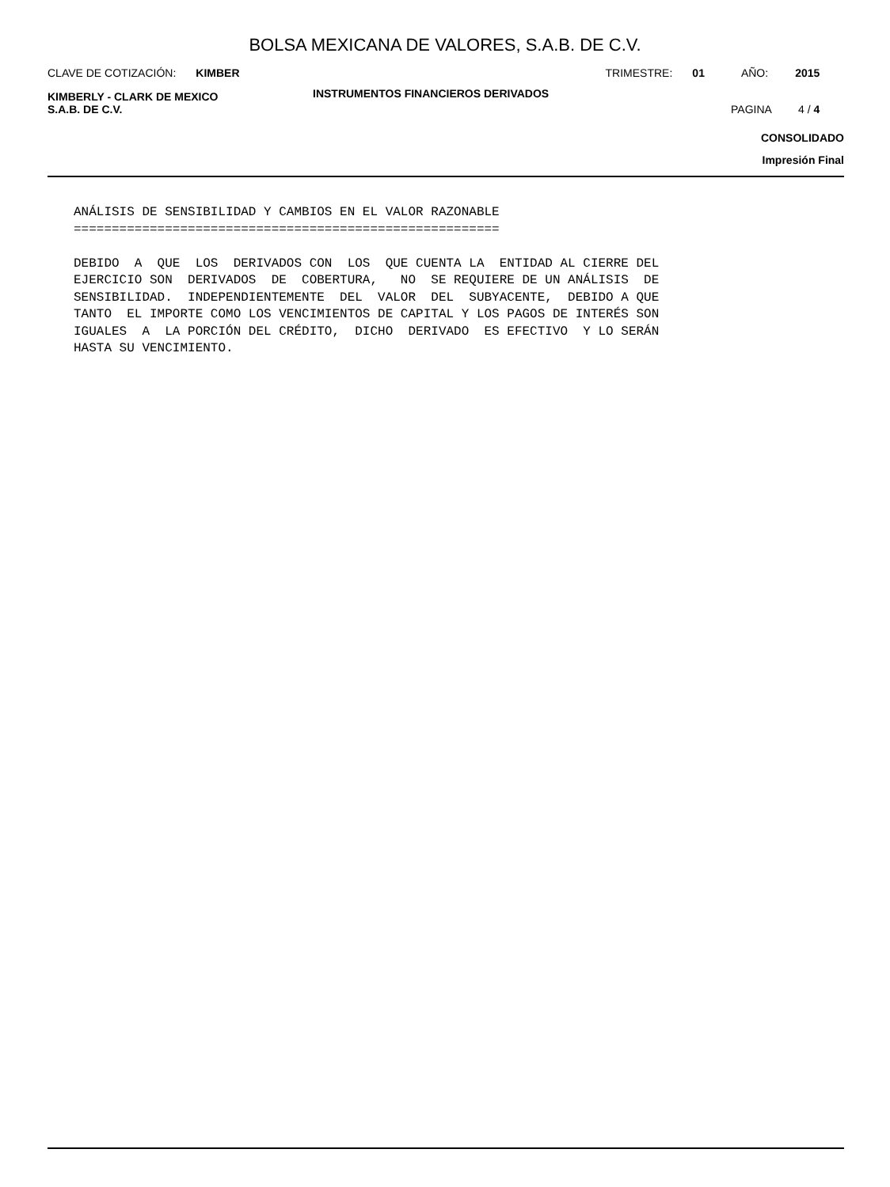BOLSA MEXICANA DE VALORES, S.A.B. DE C.V.
CLAVE DE COTIZACIÓN: KIMBER TRIMESTRE: 01 AÑO: 2015
KIMBERLY - CLARK DE MEXICO
S.A.B. DE C.V.
INSTRUMENTOS FINANCIEROS DERIVADOS
PAGINA 4 / 4
CONSOLIDADO
Impresión Final
ANÁLISIS DE SENSIBILIDAD Y CAMBIOS EN EL VALOR RAZONABLE
========================================================

DEBIDO  A  QUE  LOS  DERIVADOS CON  LOS  QUE CUENTA LA  ENTIDAD AL CIERRE DEL
EJERCICIO SON  DERIVADOS  DE  COBERTURA,   NO  SE REQUIERE DE UN ANÁLISIS  DE
SENSIBILIDAD.  INDEPENDIENTEMENTE  DEL  VALOR  DEL  SUBYACENTE,  DEBIDO A QUE
TANTO  EL IMPORTE COMO LOS VENCIMIENTOS DE CAPITAL Y LOS PAGOS DE INTERÉS SON
IGUALES  A  LA PORCIÓN DEL CRÉDITO,  DICHO  DERIVADO  ES EFECTIVO  Y LO SERÁN
HASTA SU VENCIMIENTO.